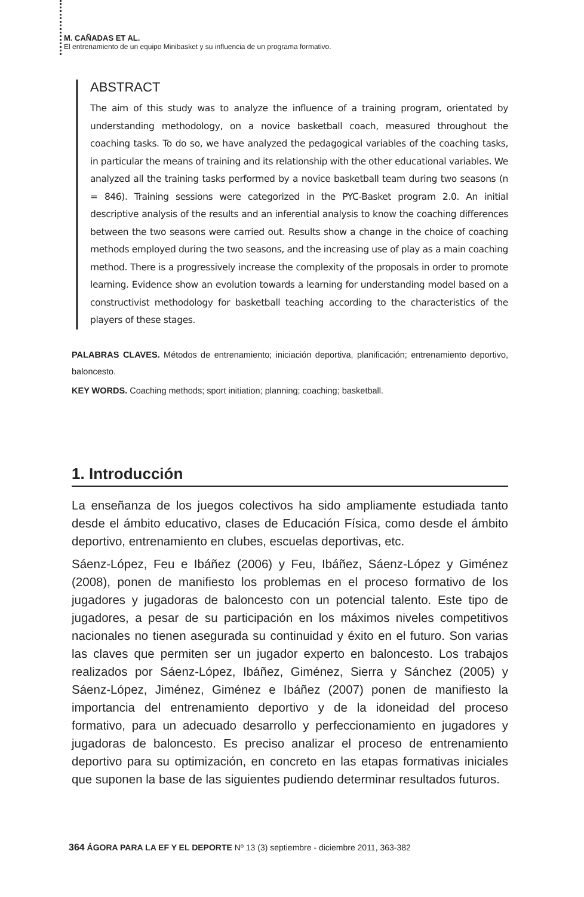M. CAÑADAS ET AL.
El entrenamiento de un equipo Minibasket y su influencia de un programa formativo.
ABSTRACT
The aim of this study was to analyze the influence of a training program, orientated by understanding methodology, on a novice basketball coach, measured throughout the coaching tasks. To do so, we have analyzed the pedagogical variables of the coaching tasks, in particular the means of training and its relationship with the other educational variables. We analyzed all the training tasks performed by a novice basketball team during two seasons (n = 846). Training sessions were categorized in the PYC-Basket program 2.0. An initial descriptive analysis of the results and an inferential analysis to know the coaching differences between the two seasons were carried out. Results show a change in the choice of coaching methods employed during the two seasons, and the increasing use of play as a main coaching method. There is a progressively increase the complexity of the proposals in order to promote learning. Evidence show an evolution towards a learning for understanding model based on a constructivist methodology for basketball teaching according to the characteristics of the players of these stages.
PALABRAS CLAVES. Métodos de entrenamiento; iniciación deportiva, planificación; entrenamiento deportivo, baloncesto.
KEY WORDS. Coaching methods; sport initiation; planning; coaching; basketball.
1. Introducción
La enseñanza de los juegos colectivos ha sido ampliamente estudiada tanto desde el ámbito educativo, clases de Educación Física, como desde el ámbito deportivo, entrenamiento en clubes, escuelas deportivas, etc.
Sáenz-López, Feu e Ibáñez (2006) y Feu, Ibáñez, Sáenz-López y Giménez (2008), ponen de manifiesto los problemas en el proceso formativo de los jugadores y jugadoras de baloncesto con un potencial talento. Este tipo de jugadores, a pesar de su participación en los máximos niveles competitivos nacionales no tienen asegurada su continuidad y éxito en el futuro. Son varias las claves que permiten ser un jugador experto en baloncesto. Los trabajos realizados por Sáenz-López, Ibáñez, Giménez, Sierra y Sánchez (2005) y Sáenz-López, Jiménez, Giménez e Ibáñez (2007) ponen de manifiesto la importancia del entrenamiento deportivo y de la idoneidad del proceso formativo, para un adecuado desarrollo y perfeccionamiento en jugadores y jugadoras de baloncesto. Es preciso analizar el proceso de entrenamiento deportivo para su optimización, en concreto en las etapas formativas iniciales que suponen la base de las siguientes pudiendo determinar resultados futuros.
364 ÁGORA PARA LA EF Y EL DEPORTE Nº 13 (3) septiembre - diciembre 2011, 363-382